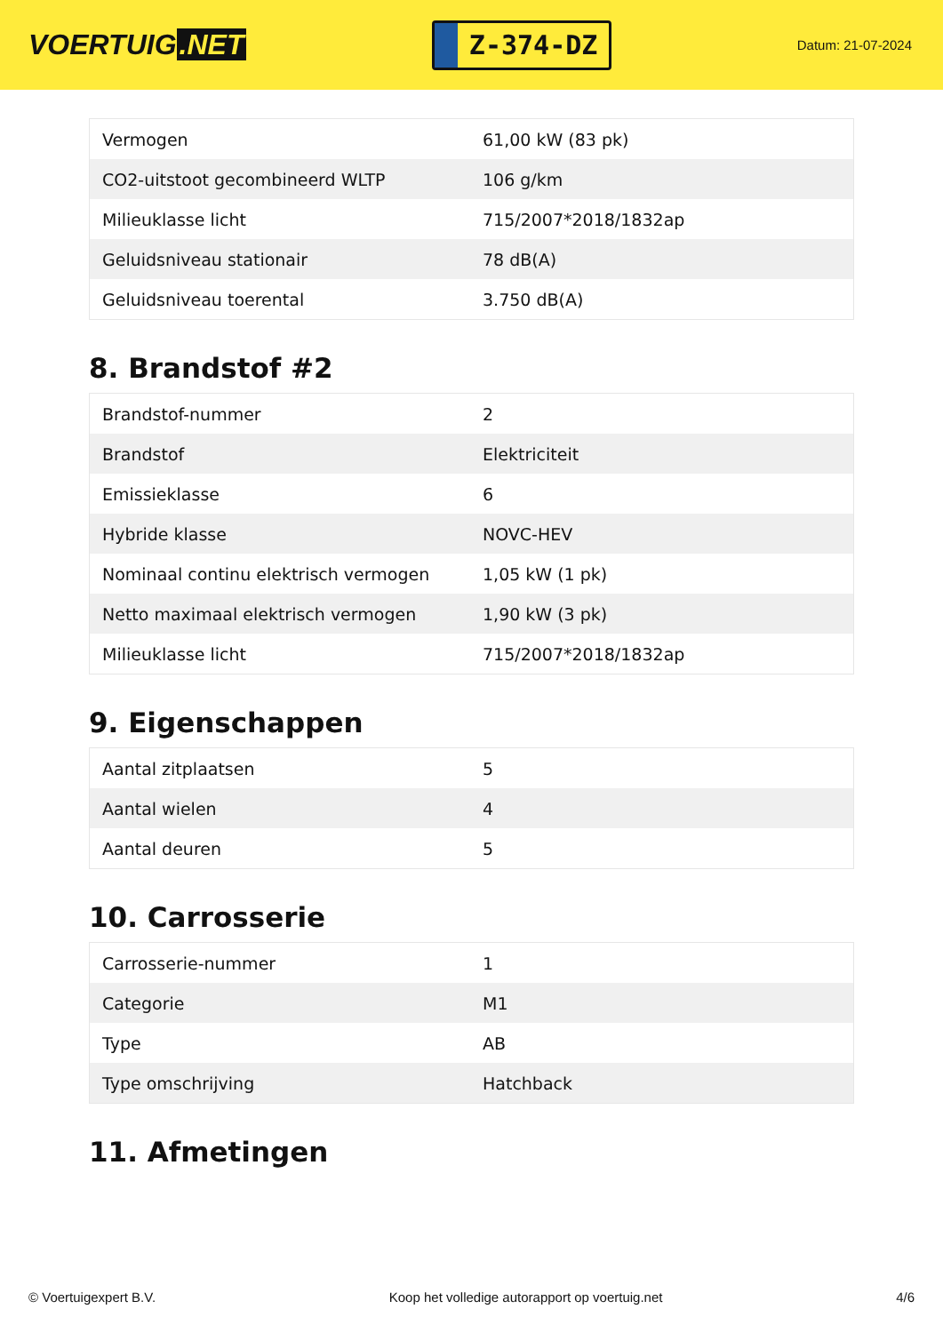VOERTUIG.NET
Z-374-DZ
Datum: 21-07-2024
| Vermogen | 61,00 kW (83 pk) |
| CO2-uitstoot gecombineerd WLTP | 106 g/km |
| Milieuklasse licht | 715/2007*2018/1832ap |
| Geluidsniveau stationair | 78 dB(A) |
| Geluidsniveau toerental | 3.750 dB(A) |
8. Brandstof #2
| Brandstof-nummer | 2 |
| Brandstof | Elektriciteit |
| Emissieklasse | 6 |
| Hybride klasse | NOVC-HEV |
| Nominaal continu elektrisch vermogen | 1,05 kW (1 pk) |
| Netto maximaal elektrisch vermogen | 1,90 kW (3 pk) |
| Milieuklasse licht | 715/2007*2018/1832ap |
9. Eigenschappen
| Aantal zitplaatsen | 5 |
| Aantal wielen | 4 |
| Aantal deuren | 5 |
10. Carrosserie
| Carrosserie-nummer | 1 |
| Categorie | M1 |
| Type | AB |
| Type omschrijving | Hatchback |
11. Afmetingen
© Voertuigexpert B.V. Koop het volledige autorapport op voertuig.net 4/6